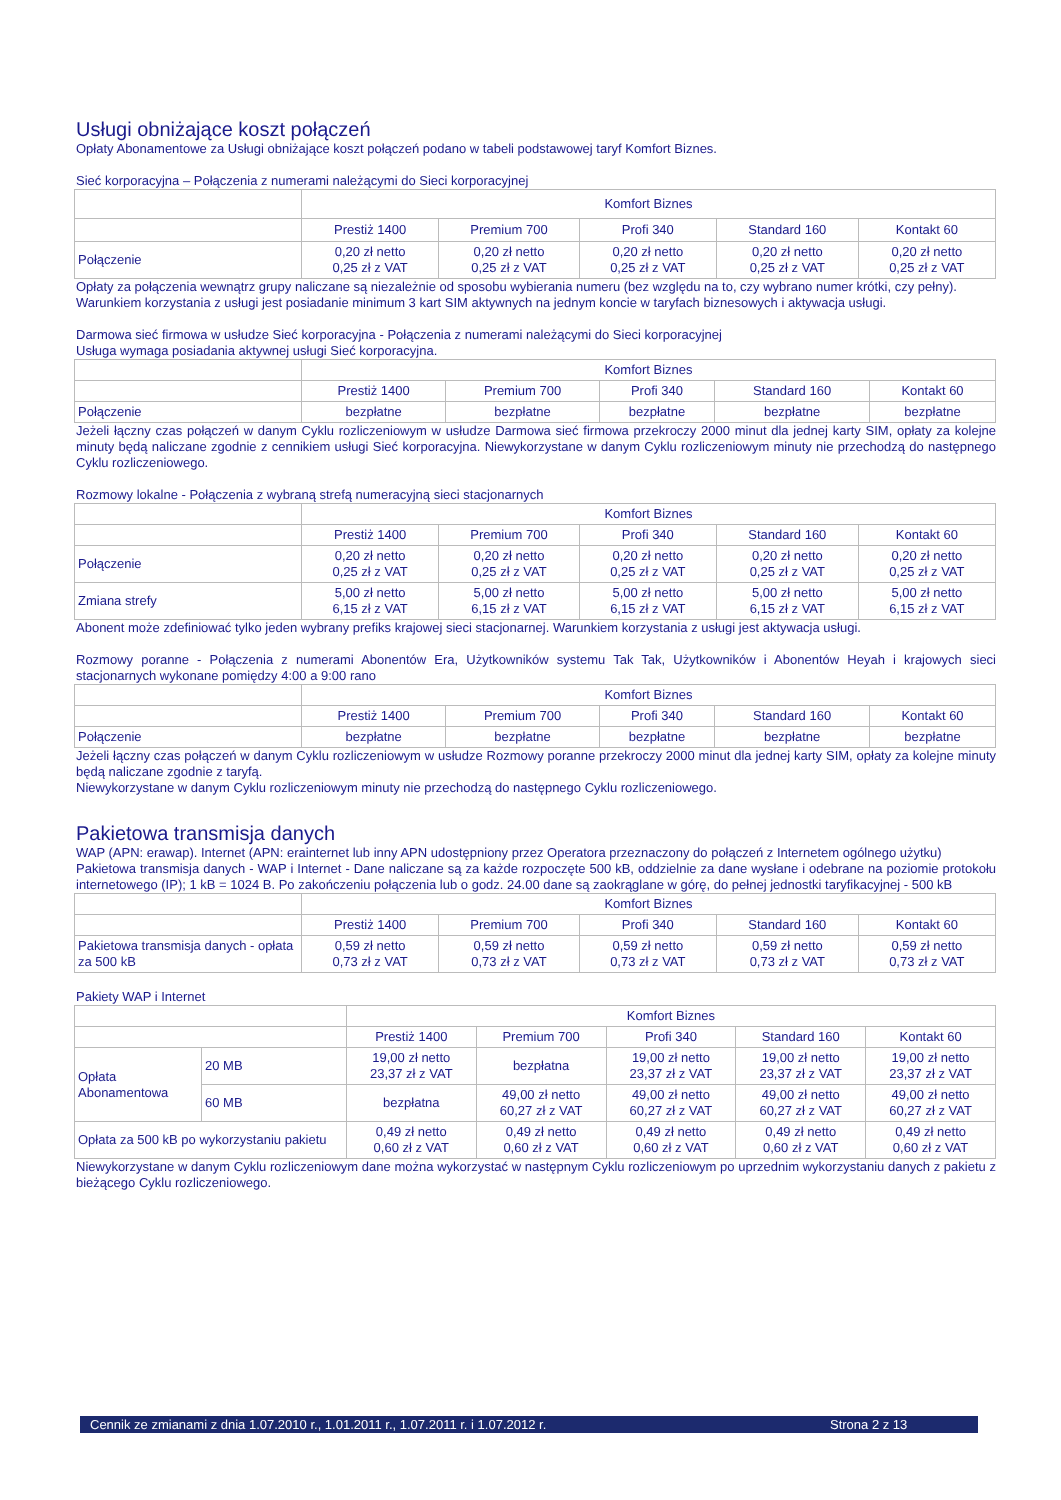Usługi obniżające koszt połączeń
Opłaty Abonamentowe za Usługi obniżające koszt połączeń podano w tabeli podstawowej taryf Komfort Biznes.
Sieć korporacyjna – Połączenia z numerami należącymi do Sieci korporacyjnej
| | Komfort Biznes | | | | |
| | Prestiż 1400 | Premium 700 | Profi 340 | Standard 160 | Kontakt 60 |
| Połączenie | 0,20 zł netto 0,25 zł z VAT | 0,20 zł netto 0,25 zł z VAT | 0,20 zł netto 0,25 zł z VAT | 0,20 zł netto 0,25 zł z VAT | 0,20 zł netto 0,25 zł z VAT |
Opłaty za połączenia wewnątrz grupy naliczane są niezależnie od sposobu wybierania numeru (bez względu na to, czy wybrano numer krótki, czy pełny).
Warunkiem korzystania z usługi jest posiadanie minimum 3 kart SIM aktywnych na jednym koncie w taryfach biznesowych i aktywacja usługi.
Darmowa sieć firmowa w usłudze Sieć korporacyjna - Połączenia z numerami należącymi do Sieci korporacyjnej
Usługa wymaga posiadania aktywnej usługi Sieć korporacyjna.
| | Komfort Biznes | | | | |
| | Prestiż 1400 | Premium 700 | Profi 340 | Standard 160 | Kontakt 60 |
| Połączenie | bezpłatne | bezpłatne | bezpłatne | bezpłatne | bezpłatne |
Jeżeli łączny czas połączeń w danym Cyklu rozliczeniowym w usłudze Darmowa sieć firmowa przekroczy 2000 minut dla jednej karty SIM, opłaty za kolejne minuty będą naliczane zgodnie z cennikiem usługi Sieć korporacyjna. Niewykorzystane w danym Cyklu rozliczeniowym minuty nie przechodzą do następnego Cyklu rozliczeniowego.
Rozmowy lokalne - Połączenia z wybraną strefą numeracyjną sieci stacjonarnych
| | Komfort Biznes | | | | |
| | Prestiż 1400 | Premium 700 | Profi 340 | Standard 160 | Kontakt 60 |
| Połączenie | 0,20 zł netto 0,25 zł z VAT | 0,20 zł netto 0,25 zł z VAT | 0,20 zł netto 0,25 zł z VAT | 0,20 zł netto 0,25 zł z VAT | 0,20 zł netto 0,25 zł z VAT |
| Zmiana strefy | 5,00 zł netto 6,15 zł z VAT | 5,00 zł netto 6,15 zł z VAT | 5,00 zł netto 6,15 zł z VAT | 5,00 zł netto 6,15 zł z VAT | 5,00 zł netto 6,15 zł z VAT |
Abonent może zdefiniować tylko jeden wybrany prefiks krajowej sieci stacjonarnej. Warunkiem korzystania z usługi jest aktywacja usługi.
Rozmowy poranne - Połączenia z numerami Abonentów Era, Użytkowników systemu Tak Tak, Użytkowników i Abonentów Heyah i krajowych sieci stacjonarnych wykonane pomiędzy 4:00 a 9:00 rano
| | Komfort Biznes | | | | |
| | Prestiż 1400 | Premium 700 | Profi 340 | Standard 160 | Kontakt 60 |
| Połączenie | bezpłatne | bezpłatne | bezpłatne | bezpłatne | bezpłatne |
Jeżeli łączny czas połączeń w danym Cyklu rozliczeniowym w usłudze Rozmowy poranne przekroczy 2000 minut dla jednej karty SIM, opłaty za kolejne minuty będą naliczane zgodnie z taryfą.
Niewykorzystane w danym Cyklu rozliczeniowym minuty nie przechodzą do następnego Cyklu rozliczeniowego.
Pakietowa transmisja danych
WAP (APN: erawap). Internet (APN: erainternet lub inny APN udostępniony przez Operatora przeznaczony do połączeń z Internetem ogólnego użytku)
Pakietowa transmisja danych - WAP i Internet - Dane naliczane są za każde rozpoczęte 500 kB, oddzielnie za dane wysłane i odebrane na poziomie protokołu internetowego (IP); 1 kB = 1024 B. Po zakończeniu połączenia lub o godz. 24.00 dane są zaokrąglane w górę, do pełnej jednostki taryfikacyjnej - 500 kB
| | Komfort Biznes | | | | |
| | Prestiż 1400 | Premium 700 | Profi 340 | Standard 160 | Kontakt 60 |
| Pakietowa transmisja danych - opłata za 500 kB | 0,59 zł netto 0,73 zł z VAT | 0,59 zł netto 0,73 zł z VAT | 0,59 zł netto 0,73 zł z VAT | 0,59 zł netto 0,73 zł z VAT | 0,59 zł netto 0,73 zł z VAT |
Pakiety WAP i Internet
| | | Komfort Biznes | | | | |
| | | Prestiż 1400 | Premium 700 | Profi 340 | Standard 160 | Kontakt 60 |
| Opłata Abonamentowa | 20 MB | 19,00 zł netto 23,37 zł z VAT | bezpłatna | 19,00 zł netto 23,37 zł z VAT | 19,00 zł netto 23,37 zł z VAT | 19,00 zł netto 23,37 zł z VAT |
| | 60 MB | bezpłatna | 49,00 zł netto 60,27 zł z VAT | 49,00 zł netto 60,27 zł z VAT | 49,00 zł netto 60,27 zł z VAT | 49,00 zł netto 60,27 zł z VAT |
| Opłata za 500 kB po wykorzystaniu pakietu | | 0,49 zł netto 0,60 zł z VAT | 0,49 zł netto 0,60 zł z VAT | 0,49 zł netto 0,60 zł z VAT | 0,49 zł netto 0,60 zł z VAT | 0,49 zł netto 0,60 zł z VAT |
Niewykorzystane w danym Cyklu rozliczeniowym dane można wykorzystać w następnym Cyklu rozliczeniowym po uprzednim wykorzystaniu danych z pakietu z bieżącego Cyklu rozliczeniowego.
Cennik ze zmianami z dnia 1.07.2010 r., 1.01.2011 r., 1.07.2011 r. i 1.07.2012 r. Strona 2 z 13